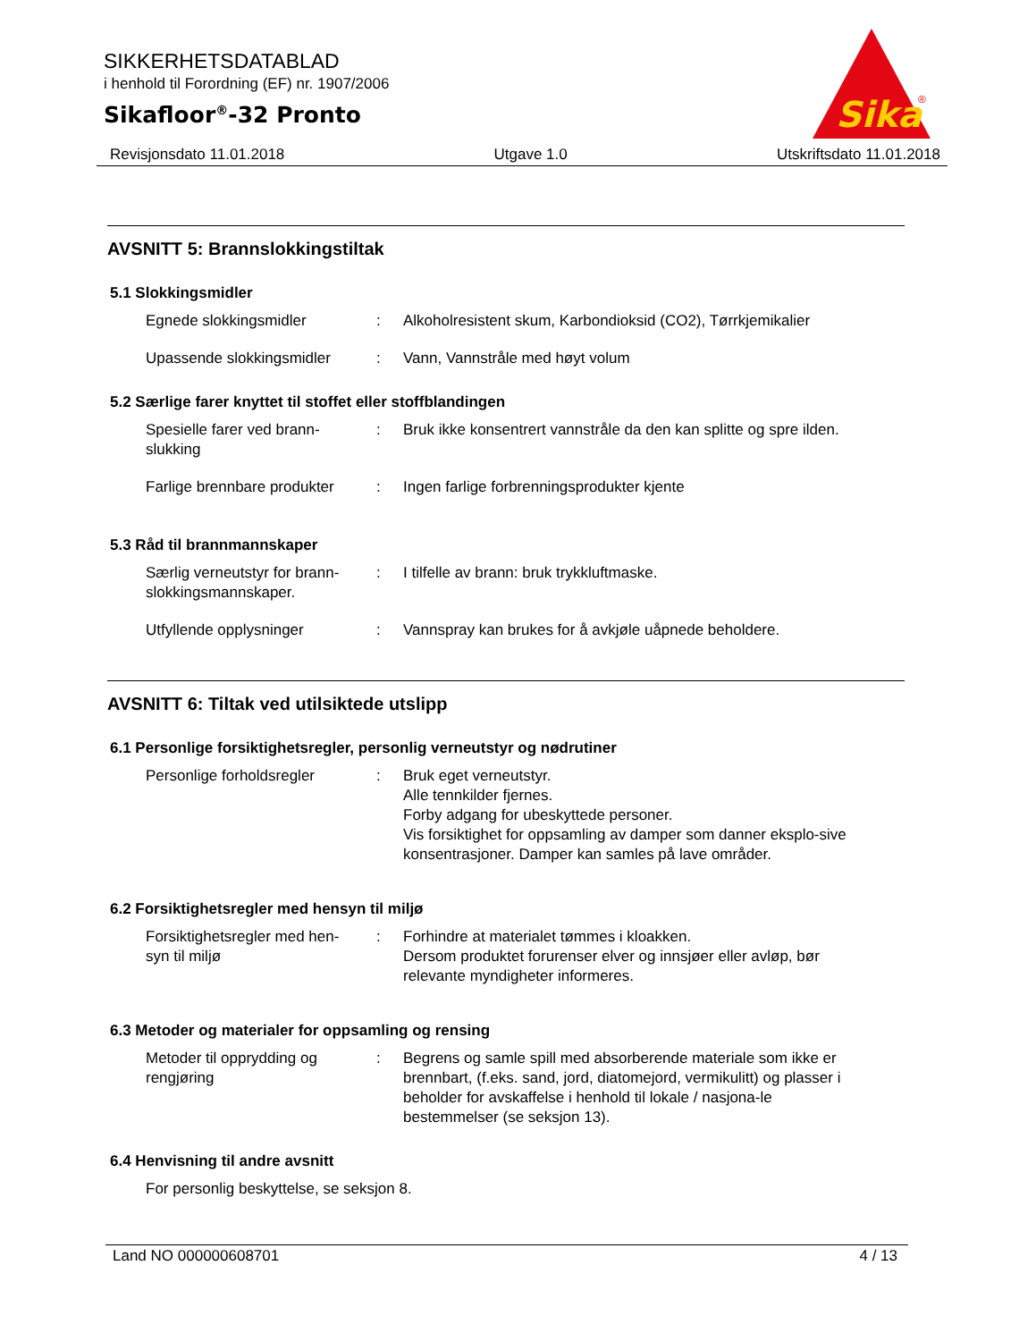SIKKERHETSDATABLAD
i henhold til Forordning (EF) nr. 1907/2006
Sikafloor<sup>®</sup>-32 Pronto
Sika
®
Revisjonsdato 11.01.2018 Utgave 1.0 Utskriftsdato 11.01.2018
AVSNITT 5: Brannslokkingstiltak
5.1 Slokkingsmidler
Egnede slokkingsmidler : Alkoholresistent skum, Karbondioksid (CO2), Tørrkjemikalier
Upassende slokkingsmidler : Vann, Vannstråle med høyt volum
5.2 Særlige farer knyttet til stoffet eller stoffblandingen
Spesielle farer ved brann-
slukking
: Bruk ikke konsentrert vannstråle da den kan splitte og spre ilden.
Farlige brennbare produkter
: Ingen farlige forbrenningsprodukter kjente
5.3 Råd til brannmannskaper
Særlig verneutstyr for brann-
slokkingsmannskaper.
: I tilfelle av brann: bruk trykkluftmaske.
Utfyllende opplysninger : Vannspray kan brukes for å avkjøle uåpnede beholdere.
AVSNITT 6: Tiltak ved utilsiktede utslipp
6.1 Personlige forsiktighetsregler, personlig verneutstyr og nødrutiner
Personlige forholdsregler : Bruk eget verneutstyr.
Alle tennkilder fjernes.
Forby adgang for ubeskyttede personer.
Vis forsiktighet for oppsamling av damper som danner eksplo-sive konsentrasjoner. Damper kan samles på lave områder.
6.2 Forsiktighetsregler med hensyn til miljø
Forsiktighetsregler med hen-
syn til miljø
: Forhindre at materialet tømmes i kloakken.
Dersom produktet forurenser elver og innsjøer eller avløp, bør relevante myndigheter informeres.
6.3 Metoder og materialer for oppsamling og rensing
Metoder til opprydding og
rengjøring
: Begrens og samle spill med absorberende materiale som ikke er brennbart, (f.eks. sand, jord, diatomejord, vermikulitt) og plasser i beholder for avskaffelse i henhold til lokale / nasjona-le bestemmelser (se seksjon 13).
6.4 Henvisning til andre avsnitt
For personlig beskyttelse, se seksjon 8.
Land NO 000000608701 4 / 13